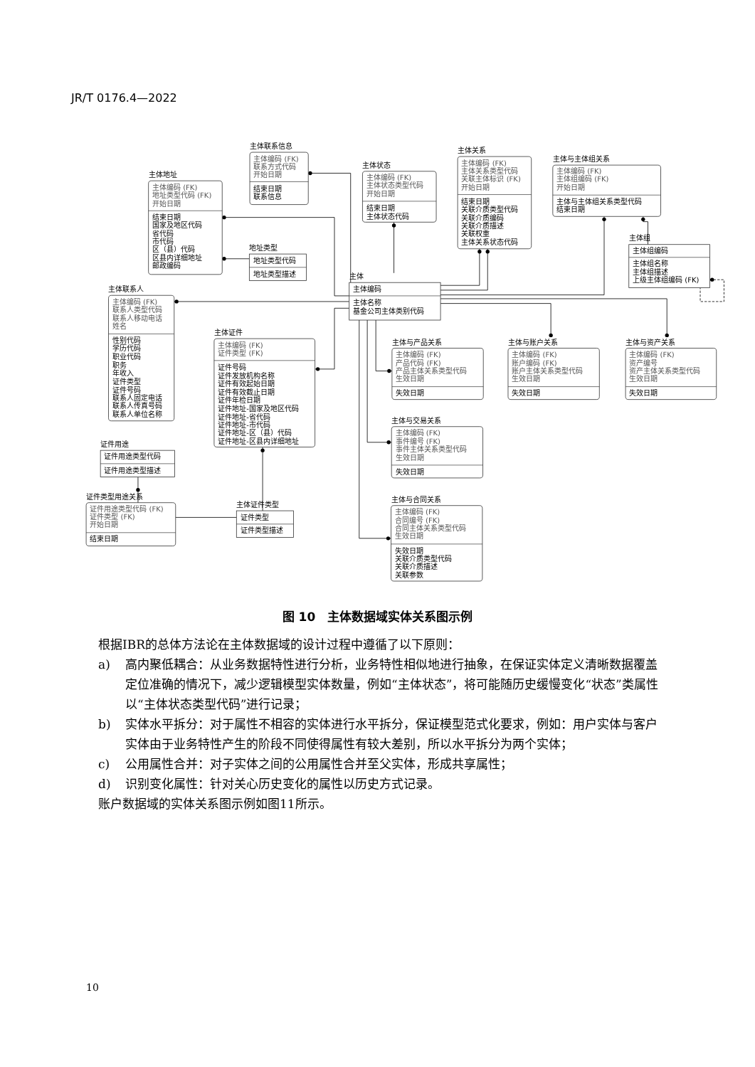JR/T 0176.4—2022
主体联系信息
主体编码 (FK)
联系方式代码
开始日期
结束日期
联系信息
主体地址
主体编码 (FK)
地址类型代码 (FK)
开始日期
结束日期
国家及地区代码
省代码
市代码
区（县）代码
区县内详细地址
邮政编码
主体状态
主体编码 (FK)
主体状态类型代码
开始日期
结束日期
主体状态代码
主体关系
主体编码 (FK)
主体关系类型代码
关联主体标识 (FK)
开始日期
结束日期
关联介质类型代码
关联介质编码
关联介质描述
关联权重
主体关系状态代码
主体与主体组关系
主体编码 (FK)
主体组编码 (FK)
开始日期
主体与主体组关系类型代码
结束日期
主体组
主体组编码
主体组名称
主体组描述
上级主体组编码 (FK)
地址类型
地址类型代码
地址类型描述
主体
主体编码
主体名称
基金公司主体类别代码
主体联系人
主体编码 (FK)
联系人类型代码
联系人移动电话
姓名
性别代码
学历代码
职业代码
职务
年收入
证件类型
证件号码
联系人固定电话
联系人传真号码
联系人单位名称
主体证件
主体编码 (FK)
证件类型 (FK)
证件号码
证件发放机构名称
证件有效起始日期
证件有效截止日期
证件年检日期
证件地址-国家及地区代码
证件地址-省代码
证件地址-市代码
证件地址-区（县）代码
证件地址-区县内详细地址
主体与产品关系
主体编码 (FK)
产品代码 (FK)
产品主体关系类型代码
生效日期
失效日期
主体与账户关系
主体编码 (FK)
账户编码 (FK)
账户主体关系类型代码
生效日期
失效日期
主体与资产关系
主体编码 (FK)
资产编号
资产主体关系类型代码
生效日期
失效日期
主体与交易关系
主体编码 (FK)
事件编号 (FK)
事件主体关系类型代码
生效日期
失效日期
主体与合同关系
主体编码 (FK)
合同编号 (FK)
合同主体关系类型代码
生效日期
失效日期
关联介质类型代码
关联介质描述
关联参数
证件用途
证件用途类型代码
证件用途类型描述
证件类型用途关系
证件用途类型代码 (FK)
证件类型 (FK)
开始日期
结束日期
主体证件类型
证件类型
证件类型描述
图 10　主体数据域实体关系图示例
根据IBR的总体方法论在主体数据域的设计过程中遵循了以下原则：
a) 高内聚低耦合：从业务数据特性进行分析，业务特性相似地进行抽象，在保证实体定义清晰数据覆盖定位准确的情况下，减少逻辑模型实体数量，例如“主体状态”，将可能随历史缓慢变化“状态”类属性以“主体状态类型代码”进行记录；
b) 实体水平拆分：对于属性不相容的实体进行水平拆分，保证模型范式化要求，例如：用户实体与客户实体由于业务特性产生的阶段不同使得属性有较大差别，所以水平拆分为两个实体；
c) 公用属性合并：对子实体之间的公用属性合并至父实体，形成共享属性；
d) 识别变化属性：针对关心历史变化的属性以历史方式记录。
账户数据域的实体关系图示例如图11所示。
10